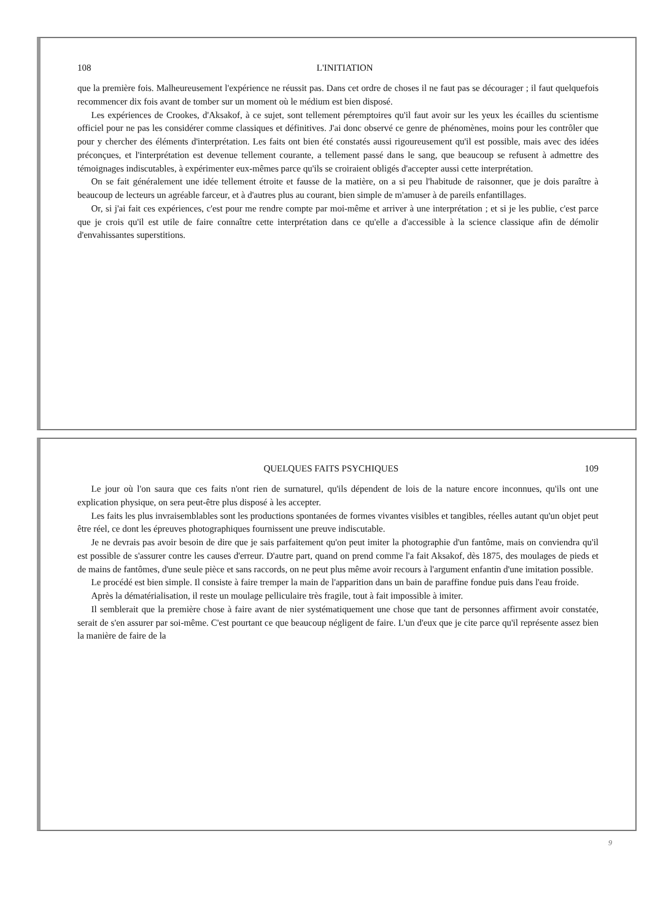108 L'INITIATION
que la première fois. Malheureusement l'expérience ne réussit pas. Dans cet ordre de choses il ne faut pas se décourager ; il faut quelquefois recommencer dix fois avant de tomber sur un moment où le médium est bien disposé.
Les expériences de Crookes, d'Aksakof, à ce sujet, sont tellement péremptoires qu'il faut avoir sur les yeux les écailles du scientisme officiel pour ne pas les considérer comme classiques et définitives. J'ai donc observé ce genre de phénomènes, moins pour les contrôler que pour y chercher des éléments d'interprétation. Les faits ont bien été constatés aussi rigoureusement qu'il est possible, mais avec des idées préconçues, et l'interprétation est devenue tellement courante, a tellement passé dans le sang, que beaucoup se refusent à admettre des témoignages indiscutables, à expérimenter eux-mêmes parce qu'ils se croiraient obligés d'accepter aussi cette interprétation.
On se fait généralement une idée tellement étroite et fausse de la matière, on a si peu l'habitude de raisonner, que je dois paraître à beaucoup de lecteurs un agréable farceur, et à d'autres plus au courant, bien simple de m'amuser à de pareils enfantillages.
Or, si j'ai fait ces expériences, c'est pour me rendre compte par moi-même et arriver à une interprétation ; et si je les publie, c'est parce que je crois qu'il est utile de faire connaître cette interprétation dans ce qu'elle a d'accessible à la science classique afin de démolir d'envahissantes superstitions.
QUELQUES FAITS PSYCHIQUES 109
Le jour où l'on saura que ces faits n'ont rien de surnaturel, qu'ils dépendent de lois de la nature encore inconnues, qu'ils ont une explication physique, on sera peut-être plus disposé à les accepter.
Les faits les plus invraisemblables sont les productions spontanées de formes vivantes visibles et tangibles, réelles autant qu'un objet peut être réel, ce dont les épreuves photographiques fournissent une preuve indiscutable.
Je ne devrais pas avoir besoin de dire que je sais parfaitement qu'on peut imiter la photographie d'un fantôme, mais on conviendra qu'il est possible de s'assurer contre les causes d'erreur. D'autre part, quand on prend comme l'a fait Aksakof, dès 1875, des moulages de pieds et de mains de fantômes, d'une seule pièce et sans raccords, on ne peut plus même avoir recours à l'argument enfantin d'une imitation possible.
Le procédé est bien simple. Il consiste à faire tremper la main de l'apparition dans un bain de paraffine fondue puis dans l'eau froide.
Après la dématérialisation, il reste un moulage pelliculaire très fragile, tout à fait impossible à imiter.
Il semblerait que la première chose à faire avant de nier systématiquement une chose que tant de personnes affirment avoir constatée, serait de s'en assurer par soi-même. C'est pourtant ce que beaucoup négligent de faire. L'un d'eux que je cite parce qu'il représente assez bien la manière de faire de la
9